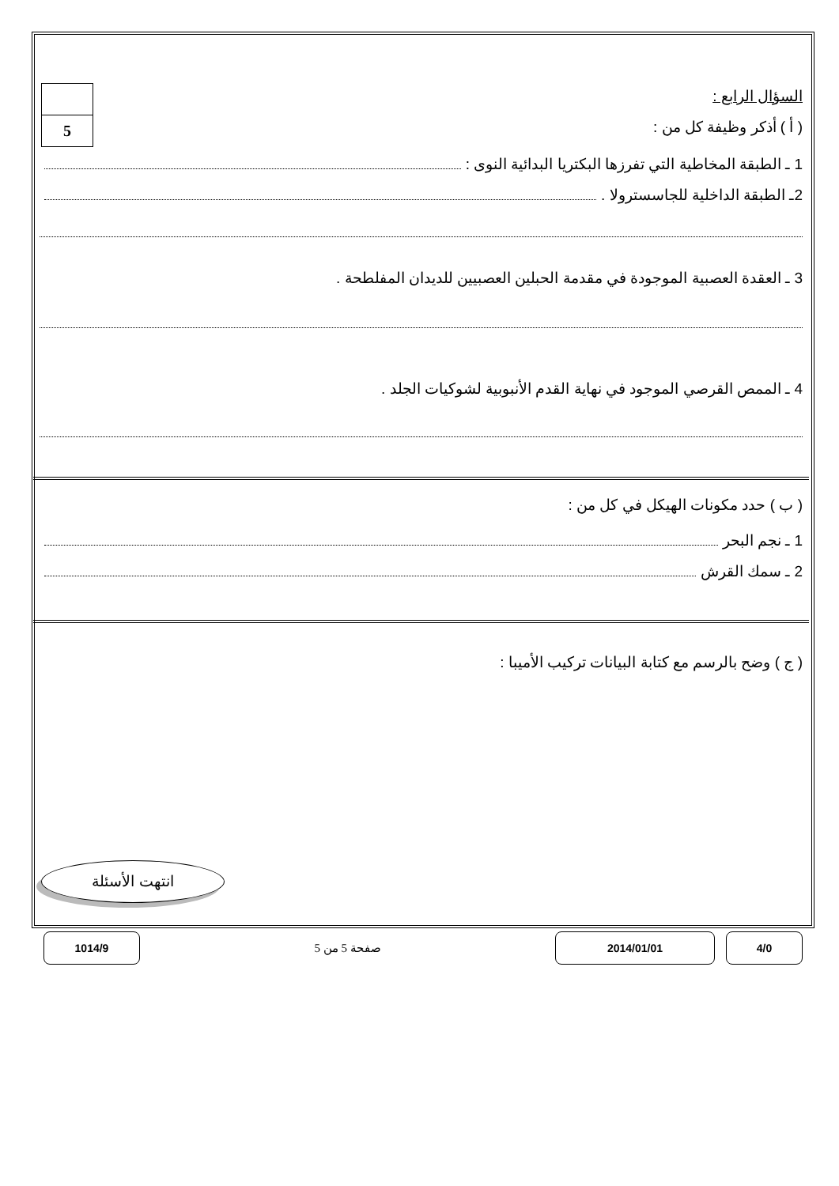5
السؤال الرابع :
( أ ) أذكر وظيفة كل من :
1 ـ الطبقة المخاطية التي تفرزها البكتريا البدائية النوى :
2ـ الطبقة الداخلية للجاسسترولا .
3 ـ العقدة العصبية الموجودة في مقدمة الحبلين العصبيين للديدان المفلطحة .
4 ـ الممص القرصي الموجود في نهاية القدم الأنبوبية لشوكيات الجلد .
( ب ) حدد مكونات الهيكل في كل من :
1 ـ نجم البحر
2 ـ سمك القرش
( ج ) وضح بالرسم مع كتابة البيانات تركيب الأميبا :
انتهت الأسئلة
4/0 2014/01/01
صفحة 5 من 5
1014/9